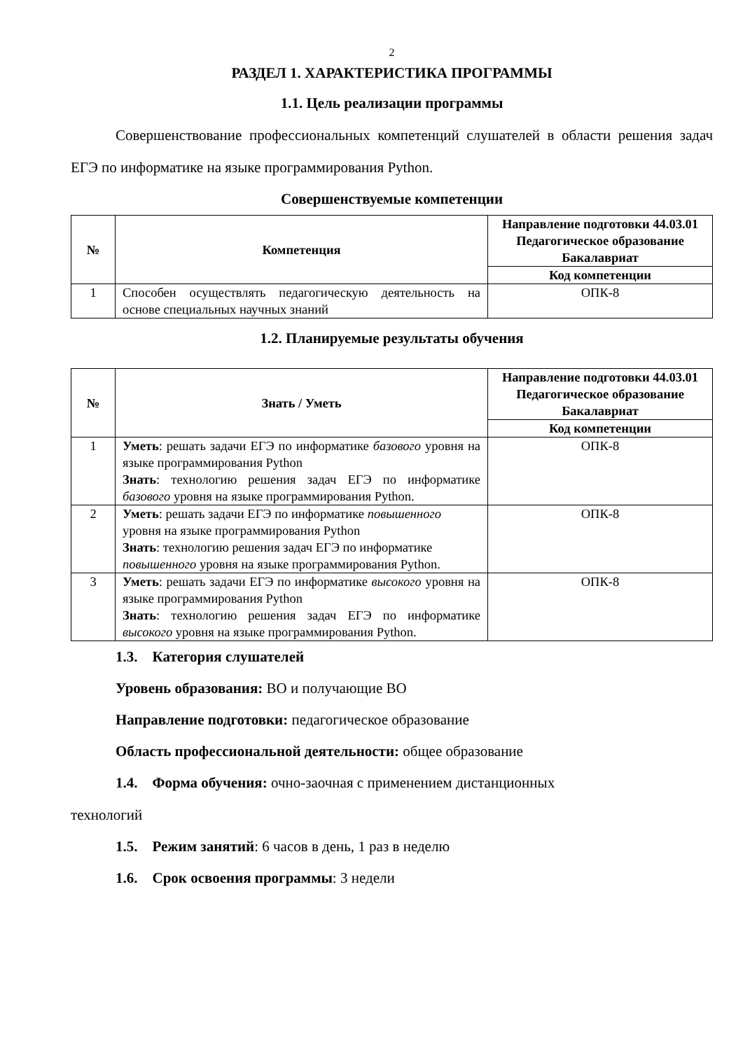2
РАЗДЕЛ 1. ХАРАКТЕРИСТИКА ПРОГРАММЫ
1.1. Цель реализации программы
Совершенствование профессиональных компетенций слушателей в области решения задач ЕГЭ по информатике на языке программирования Python.
Совершенствуемые компетенции
| № | Компетенция | Направление подготовки 44.03.01 Педагогическое образование Бакалавриат |
| --- | --- | --- |
| | | Код компетенции |
| 1 | Способен осуществлять педагогическую деятельность на основе специальных научных знаний | ОПК-8 |
1.2. Планируемые результаты обучения
| № | Знать / Уметь | Направление подготовки 44.03.01 Педагогическое образование Бакалавриат |
| --- | --- | --- |
| | | Код компетенции |
| 1 | Уметь : решать задачи ЕГЭ по информатике базового уровня на языке программирования Python Знать : технологию решения задач ЕГЭ по информатике базового уровня на языке программирования Python. | ОПК-8 |
| 2 | Уметь : решать задачи ЕГЭ по информатике повышенного уровня на языке программирования Python Знать : технологию решения задач ЕГЭ по информатике повышенного уровня на языке программирования Python. | ОПК-8 |
| 3 | Уметь : решать задачи ЕГЭ по информатике высокого уровня на языке программирования Python Знать : технологию решения задач ЕГЭ по информатике высокого уровня на языке программирования Python. | ОПК-8 |
1.3. Категория слушателей
Уровень образования: ВО и получающие ВО
Направление подготовки: педагогическое образование
Область профессиональной деятельности: общее образование
1.4. Форма обучения: очно-заочная с применением дистанционных
технологий
1.5. Режим занятий: 6 часов в день, 1 раз в неделю
1.6. Срок освоения программы: 3 недели